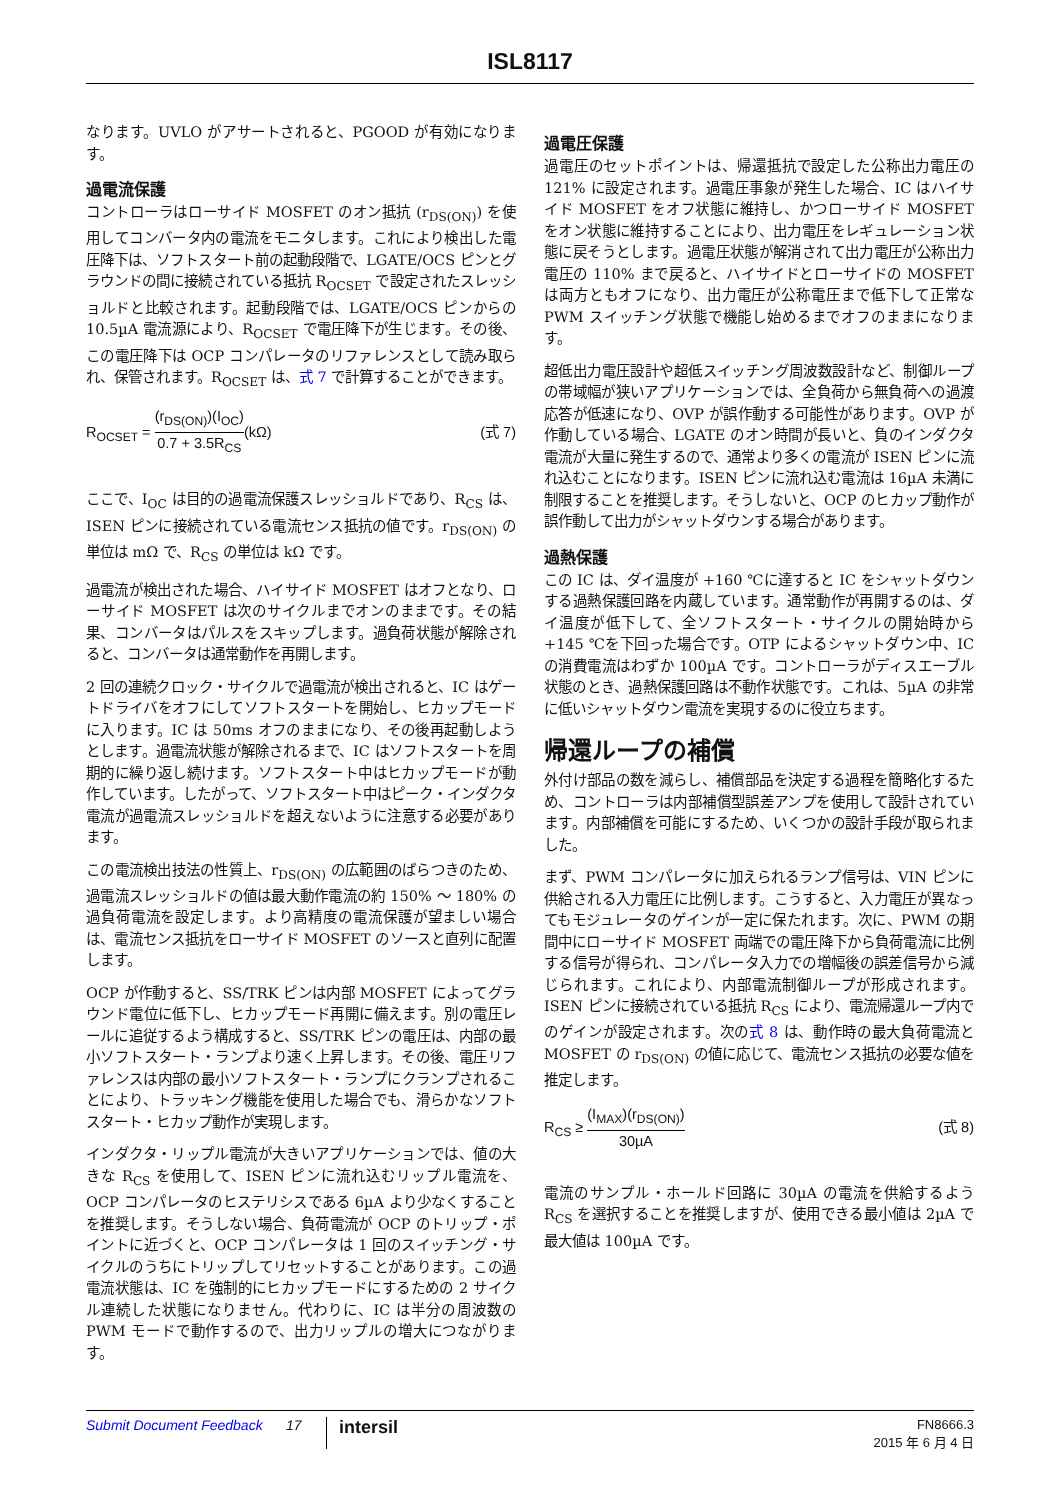ISL8117
なります。UVLO がアサートされると、PGOOD が有効になります。
過電流保護
コントローラはローサイド MOSFET のオン抵抗 (r<sub>DS(ON)</sub>) を使用してコンバータ内の電流をモニタします。これにより検出した電圧降下は、ソフトスタート前の起動段階で、LGATE/OCS ピンとグラウンドの間に接続されている抵抗 R<sub>OCSET</sub> で設定されたスレッショルドと比較されます。起動段階では、LGATE/OCS ピンからの 10.5µA 電流源により、R<sub>OCSET</sub> で電圧降下が生じます。その後、この電圧降下は OCP コンパレータのリファレンスとして読み取られ、保管されます。R<sub>OCSET</sub> は、式 7 で計算することができます。
R<sub>OCSET</sub> = (r<sub>DS(ON)</sub>)(I<sub>OC</sub>) 0.7 + 3.5R<sub>CS</sub>(kΩ)
(式 7)
ここで、I<sub>OC</sub> は目的の過電流保護スレッショルドであり、R<sub>CS</sub> は、ISEN ピンに接続されている電流センス抵抗の値です。r<sub>DS(ON)</sub> の単位は mΩ で、R<sub>CS</sub> の単位は kΩ です。
過電流が検出された場合、ハイサイド MOSFET はオフとなり、ローサイド MOSFET は次のサイクルまでオンのままです。その結果、コンバータはパルスをスキップします。過負荷状態が解除されると、コンバータは通常動作を再開します。
2 回の連続クロック・サイクルで過電流が検出されると、IC はゲートドライバをオフにしてソフトスタートを開始し、ヒカップモードに入ります。IC は 50ms オフのままになり、その後再起動しようとします。過電流状態が解除されるまで、IC はソフトスタートを周期的に繰り返し続けます。ソフトスタート中はヒカップモードが動作しています。したがって、ソフトスタート中はピーク・インダクタ電流が過電流スレッショルドを超えないように注意する必要があります。
この電流検出技法の性質上、r<sub>DS(ON)</sub> の広範囲のばらつきのため、過電流スレッショルドの値は最大動作電流の約 150% ～ 180% の過負荷電流を設定します。より高精度の電流保護が望ましい場合は、電流センス抵抗をローサイド MOSFET のソースと直列に配置します。
OCP が作動すると、SS/TRK ピンは内部 MOSFET によってグラウンド電位に低下し、ヒカップモード再開に備えます。別の電圧レールに追従するよう構成すると、SS/TRK ピンの電圧は、内部の最小ソフトスタート・ランプより速く上昇します。その後、電圧リファレンスは内部の最小ソフトスタート・ランプにクランプされることにより、トラッキング機能を使用した場合でも、滑らかなソフトスタート・ヒカップ動作が実現します。
インダクタ・リップル電流が大きいアプリケーションでは、値の大きな R<sub>CS</sub> を使用して、ISEN ピンに流れ込むリップル電流を、OCP コンパレータのヒステリシスである 6µA より少なくすることを推奨します。そうしない場合、負荷電流が OCP のトリップ・ポイントに近づくと、OCP コンパレータは 1 回のスイッチング・サイクルのうちにトリップしてリセットすることがあります。この過電流状態は、IC を強制的にヒカップモードにするための 2 サイクル連続した状態になりません。代わりに、IC は半分の周波数の PWM モードで動作するので、出力リップルの増大につながります。
過電圧保護
過電圧のセットポイントは、帰還抵抗で設定した公称出力電圧の 121% に設定されます。過電圧事象が発生した場合、IC はハイサイド MOSFET をオフ状態に維持し、かつローサイド MOSFET をオン状態に維持することにより、出力電圧をレギュレーション状態に戻そうとします。過電圧状態が解消されて出力電圧が公称出力電圧の 110% まで戻ると、ハイサイドとローサイドの MOSFET は両方ともオフになり、出力電圧が公称電圧まで低下して正常な PWM スイッチング状態で機能し始めるまでオフのままになります。
超低出力電圧設計や超低スイッチング周波数設計など、制御ループの帯域幅が狭いアプリケーションでは、全負荷から無負荷への過渡応答が低速になり、OVP が誤作動する可能性があります。OVP が作動している場合、LGATE のオン時間が長いと、負のインダクタ電流が大量に発生するので、通常より多くの電流が ISEN ピンに流れ込むことになります。ISEN ピンに流れ込む電流は 16µA 未満に制限することを推奨します。そうしないと、OCP のヒカップ動作が誤作動して出力がシャットダウンする場合があります。
過熱保護
この IC は、ダイ温度が +160 ℃に達すると IC をシャットダウンする過熱保護回路を内蔵しています。通常動作が再開するのは、ダイ温度が低下して、全ソフトスタート・サイクルの開始時から +145 ℃を下回った場合です。OTP によるシャットダウン中、IC の消費電流はわずか 100µA です。コントローラがディスエーブル状態のとき、過熱保護回路は不動作状態です。これは、5µA の非常に低いシャットダウン電流を実現するのに役立ちます。
帰還ループの補償
外付け部品の数を減らし、補償部品を決定する過程を簡略化するため、コントローラは内部補償型誤差アンプを使用して設計されています。内部補償を可能にするため、いくつかの設計手段が取られました。
まず、PWM コンパレータに加えられるランプ信号は、VIN ピンに供給される入力電圧に比例します。こうすると、入力電圧が異なってもモジュレータのゲインが一定に保たれます。次に、PWM の期間中にローサイド MOSFET 両端での電圧降下から負荷電流に比例する信号が得られ、コンパレータ入力での増幅後の誤差信号から減じられます。これにより、内部電流制御ループが形成されます。ISEN ピンに接続されている抵抗 R<sub>CS</sub> により、電流帰還ループ内でのゲインが設定されます。次の式 8 は、動作時の最大負荷電流と MOSFET の r<sub>DS(ON)</sub> の値に応じて、電流センス抵抗の必要な値を推定します。
R<sub>CS</sub> ≥ (I<sub>MAX</sub>)(r<sub>DS(ON)</sub>) 30µA (式 8)
電流のサンプル・ホールド回路に 30µA の電流を供給するよう R<sub>CS</sub> を選択することを推奨しますが、使用できる最小値は 2µA で最大値は 100µA です。
Submit Document Feedback 17 intersil FN8666.3
2015 年 6 月 4 日